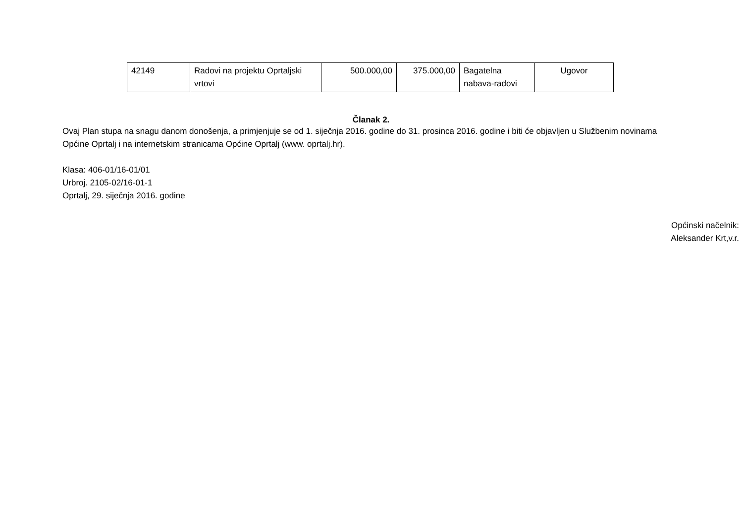| 42149 | Radovi na projektu Oprtaljski vrtovi | 500.000,00 | 375.000,00 | Bagatelna nabava-radovi | Ugovor |
Članak 2.
Ovaj Plan stupa na snagu danom donošenja, a primjenjuje se od 1. siječnja 2016. godine do 31. prosinca 2016. godine i biti će objavljen u Službenim novinama Općine Oprtalj i na internetskim stranicama Općine Oprtalj (www. oprtalj.hr).
Klasa: 406-01/16-01/01
Urbroj. 2105-02/16-01-1
Oprtalj, 29. siječnja 2016. godine
Općinski načelnik:
Aleksander Krt,v.r.